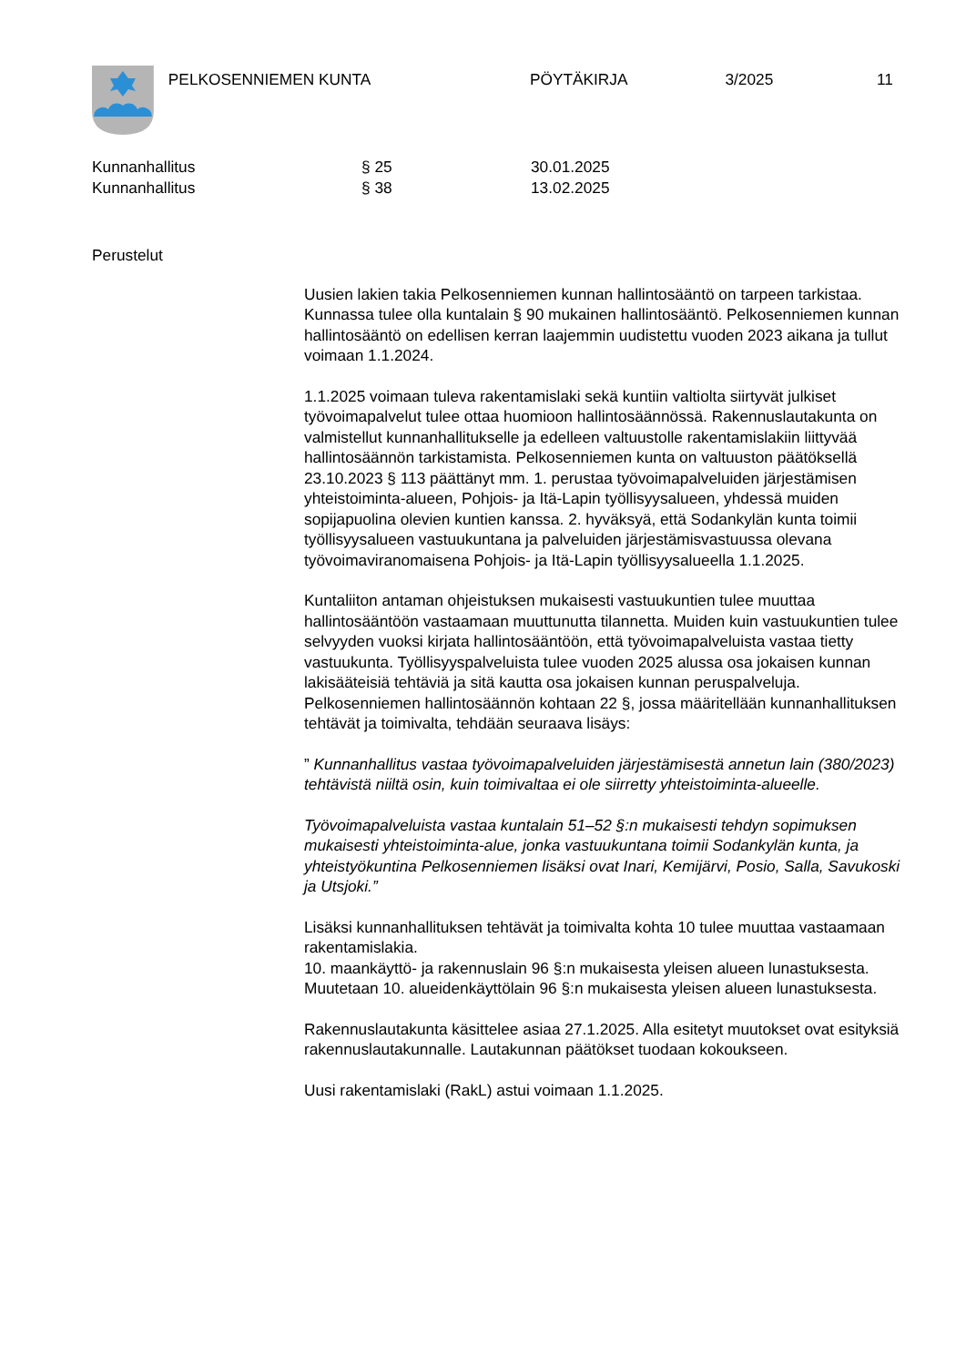PELKOSENNIEMEN KUNTA PÖYTÄKIRJA 3/2025 11
Kunnanhallitus
Kunnanhallitus
§ 25
§ 38
30.01.2025
13.02.2025
Perustelut
Uusien lakien takia Pelkosenniemen kunnan hallintosääntö on tarpeen tarkistaa. Kunnassa tulee olla kuntalain § 90 mukainen hallintosääntö. Pelkosenniemen kunnan hallintosääntö on edellisen kerran laajemmin uudistettu vuoden 2023 aikana ja tullut voimaan 1.1.2024.
1.1.2025 voimaan tuleva rakentamislaki sekä kuntiin valtiolta siirtyvät julkiset työvoimapalvelut tulee ottaa huomioon hallintosäännössä. Rakennuslautakunta on valmistellut kunnanhallitukselle ja edelleen valtuustolle rakentamislakiin liittyvää hallintosäännön tarkistamista. Pelkosenniemen kunta on valtuuston päätöksellä 23.10.2023 § 113 päättänyt mm. 1. perustaa työvoimapalveluiden järjestämisen yhteistoiminta-alueen, Pohjois- ja Itä-Lapin työllisyysalueen, yhdessä muiden sopijapuolina olevien kuntien kanssa. 2. hyväksyä, että Sodankylän kunta toimii työllisyysalueen vastuukuntana ja palveluiden järjestämisvastuussa olevana työvoimaviranomaisena Pohjois- ja Itä-Lapin työllisyysalueella 1.1.2025.
Kuntaliiton antaman ohjeistuksen mukaisesti vastuukuntien tulee muuttaa hallintosääntöön vastaamaan muuttunutta tilannetta. Muiden kuin vastuukuntien tulee selvyyden vuoksi kirjata hallintosääntöön, että työvoimapalveluista vastaa tietty vastuukunta. Työllisyyspalveluista tulee vuoden 2025 alussa osa jokaisen kunnan lakisääteisiä tehtäviä ja sitä kautta osa jokaisen kunnan peruspalveluja. Pelkosenniemen hallintosäännön kohtaan 22 §, jossa määritellään kunnanhallituksen tehtävät ja toimivalta, tehdään seuraava lisäys:
” Kunnanhallitus vastaa työvoimapalveluiden järjestämisestä annetun lain (380/2023) tehtävistä niiltä osin, kuin toimivaltaa ei ole siirretty yhteistoiminta-alueelle.
Työvoimapalveluista vastaa kuntalain 51–52 §:n mukaisesti tehdyn sopimuksen mukaisesti yhteistoiminta-alue, jonka vastuukuntana toimii Sodankylän kunta, ja yhteistyökuntina Pelkosenniemen lisäksi ovat Inari, Kemijärvi, Posio, Salla, Savukoski ja Utsjoki.”
Lisäksi kunnanhallituksen tehtävät ja toimivalta kohta 10 tulee muuttaa vastaamaan rakentamislakia.
10. maankäyttö- ja rakennuslain 96 §:n mukaisesta yleisen alueen lunastuksesta. Muutetaan 10. alueidenkäyttölain 96 §:n mukaisesta yleisen alueen lunastuksesta.
Rakennuslautakunta käsittelee asiaa 27.1.2025. Alla esitetyt muutokset ovat esityksiä rakennuslautakunnalle. Lautakunnan päätökset tuodaan kokoukseen.
Uusi rakentamislaki (RakL) astui voimaan 1.1.2025.